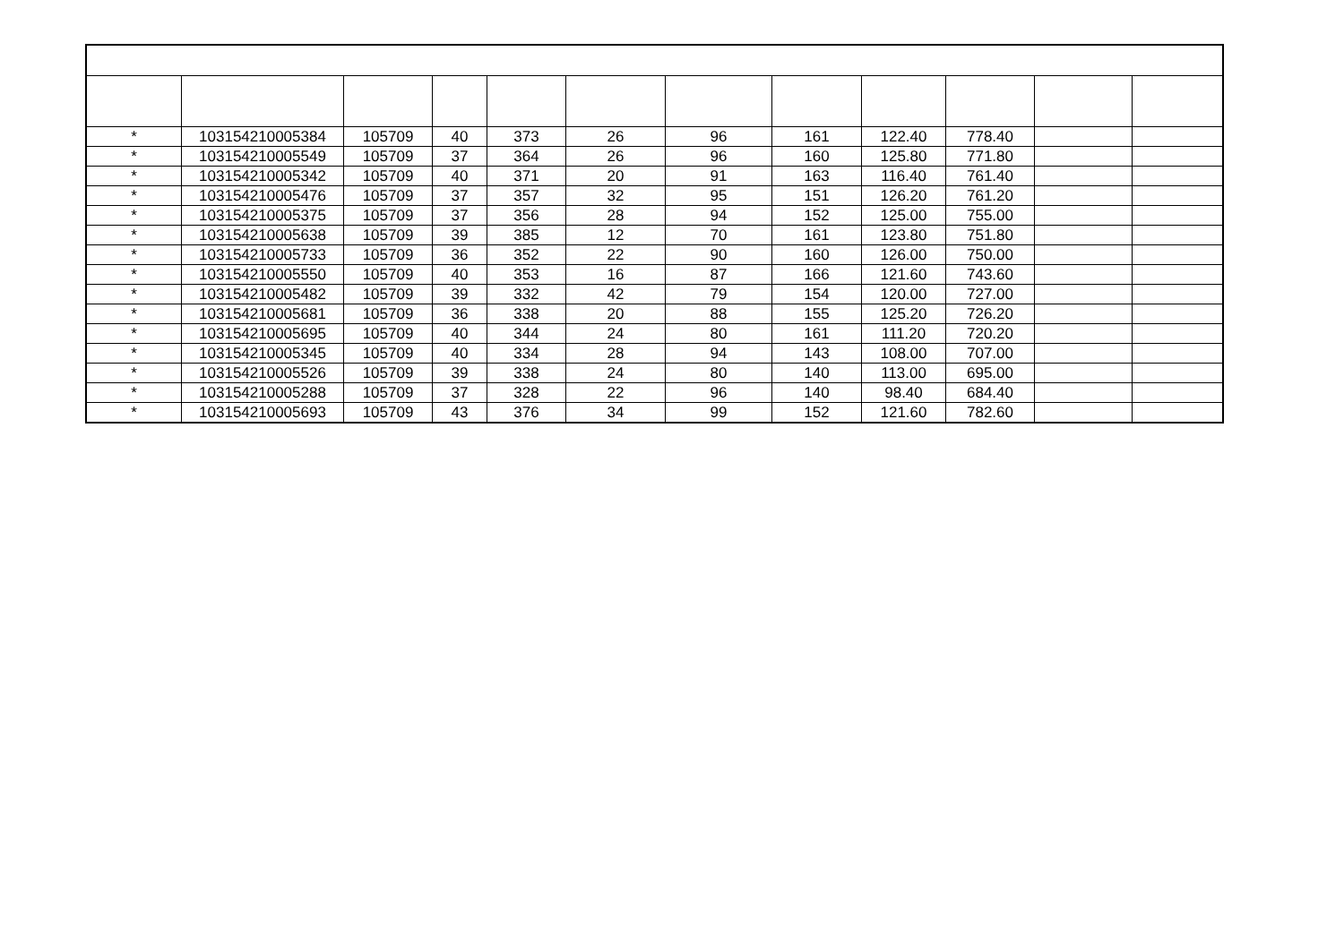| * | 103154210005384 | 105709 | 40 | 373 | 26 | 96 | 161 | 122.40 | 778.40 | | |
| * | 103154210005549 | 105709 | 37 | 364 | 26 | 96 | 160 | 125.80 | 771.80 | | |
| * | 103154210005342 | 105709 | 40 | 371 | 20 | 91 | 163 | 116.40 | 761.40 | | |
| * | 103154210005476 | 105709 | 37 | 357 | 32 | 95 | 151 | 126.20 | 761.20 | | |
| * | 103154210005375 | 105709 | 37 | 356 | 28 | 94 | 152 | 125.00 | 755.00 | | |
| * | 103154210005638 | 105709 | 39 | 385 | 12 | 70 | 161 | 123.80 | 751.80 | | |
| * | 103154210005733 | 105709 | 36 | 352 | 22 | 90 | 160 | 126.00 | 750.00 | | |
| * | 103154210005550 | 105709 | 40 | 353 | 16 | 87 | 166 | 121.60 | 743.60 | | |
| * | 103154210005482 | 105709 | 39 | 332 | 42 | 79 | 154 | 120.00 | 727.00 | | |
| * | 103154210005681 | 105709 | 36 | 338 | 20 | 88 | 155 | 125.20 | 726.20 | | |
| * | 103154210005695 | 105709 | 40 | 344 | 24 | 80 | 161 | 111.20 | 720.20 | | |
| * | 103154210005345 | 105709 | 40 | 334 | 28 | 94 | 143 | 108.00 | 707.00 | | |
| * | 103154210005526 | 105709 | 39 | 338 | 24 | 80 | 140 | 113.00 | 695.00 | | |
| * | 103154210005288 | 105709 | 37 | 328 | 22 | 96 | 140 | 98.40 | 684.40 | | |
| * | 103154210005693 | 105709 | 43 | 376 | 34 | 99 | 152 | 121.60 | 782.60 | | |